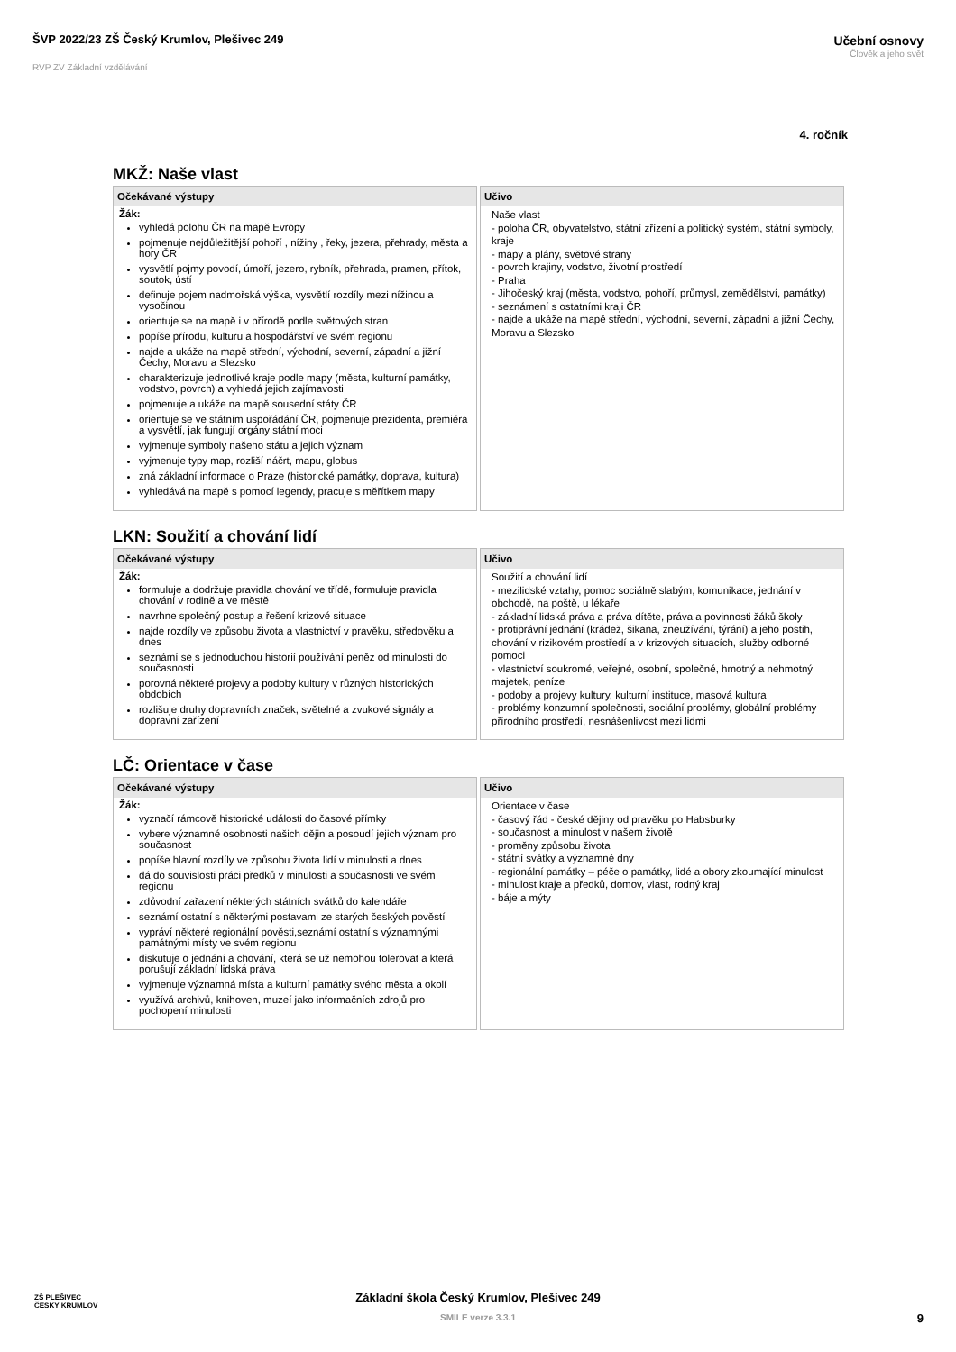ŠVP 2022/23 ZŠ Český Krumlov, Plešivec 249
RVP ZV Základní vzdělávání
Učební osnovy
Člověk a jeho svět
4. ročník
MKŽ: Naše vlast
| Očekávané výstupy | Učivo |
| --- | --- |
| Žák: vyhledá polohu ČR na mapě Evropy pojmenuje nejdůležitější pohoří , nížiny , řeky, jezera, přehrady, města a hory ČR vysvětlí pojmy povodí, úmoří, jezero, rybník, přehrada, pramen, přítok, soutok, ústí definuje pojem nadmořská výška, vysvětlí rozdíly mezi nížinou a vysočinou orientuje se na mapě i v přírodě podle světových stran popíše přírodu, kulturu a hospodářství ve svém regionu najde a ukáže na mapě střední, východní, severní, západní a jižní Čechy, Moravu a Slezsko charakterizuje jednotlivé kraje podle mapy (města, kulturní památky, vodstvo, povrch) a vyhledá jejich zajímavosti pojmenuje a ukáže na mapě sousední státy ČR orientuje se ve státním uspořádání ČR, pojmenuje prezidenta, premiéra a vysvětlí, jak fungují orgány státní moci vyjmenuje symboly našeho státu a jejich význam vyjmenuje typy map, rozliší náčrt, mapu, globus zná základní informace o Praze (historické památky, doprava, kultura) vyhledává na mapě s pomocí legendy, pracuje s měřítkem mapy | Naše vlast - poloha ČR, obyvatelstvo, státní zřízení a politický systém, státní symboly, kraje - mapy a plány, světové strany - povrch krajiny, vodstvo, životní prostředí - Praha - Jihočeský kraj (města, vodstvo, pohoří, průmysl, zemědělství, památky) - seznámení s ostatními kraji ČR - najde a ukáže na mapě střední, východní, severní, západní a jižní Čechy, Moravu a Slezsko |
LKN: Soužití a chování lidí
| Očekávané výstupy | Učivo |
| --- | --- |
| Žák: formuluje a dodržuje pravidla chování ve třídě, formuluje pravidla chování v rodině a ve městě navrhne společný postup a řešení krizové situace najde rozdíly ve způsobu života a vlastnictví v pravěku, středověku a dnes seznámí se s jednoduchou historií používání peněz od minulosti do současnosti porovná některé projevy a podoby kultury v různých historických obdobích rozlišuje druhy dopravních značek, světelné a zvukové signály a dopravní zařízení | Soužití a chování lidí - mezilidské vztahy, pomoc sociálně slabým, komunikace, jednání v obchodě, na poště, u lékaře - základní lidská práva a práva dítěte, práva a povinnosti žáků školy - protiprávní jednání (krádež, šikana, zneužívání, týrání) a jeho postih, chování v rizikovém prostředí a v krizových situacích, služby odborné pomoci - vlastnictví soukromé, veřejné, osobní, společné, hmotný a nehmotný majetek, peníze - podoby a projevy kultury, kulturní instituce, masová kultura - problémy konzumní společnosti, sociální problémy, globální problémy přírodního prostředí, nesnášenlivost mezi lidmi |
LČ: Orientace v čase
| Očekávané výstupy | Učivo |
| --- | --- |
| Žák: vyznačí rámcově historické události do časové přímky vybere významné osobnosti našich dějin a posoudí jejich význam pro současnost popíše hlavní rozdíly ve způsobu života lidí v minulosti a dnes dá do souvislosti práci předků v minulosti a současnosti ve svém regionu zdůvodní zařazení některých státních svátků do kalendáře seznámí ostatní s některými postavami ze starých českých pověstí vypráví některé regionální pověsti,seznámí ostatní s významnými památnými místy ve svém regionu diskutuje o jednání a chování, která se už nemohou tolerovat a která porušují základní lidská práva vyjmenuje významná místa a kulturní památky svého města a okolí využívá archivů, knihoven, muzeí jako informačních zdrojů pro pochopení minulosti | Orientace v čase - časový řád - české dějiny od pravěku po Habsburky - současnost a minulost v našem životě - proměny způsobu života - státní svátky a významné dny - regionální památky – péče o památky, lidé a obory zkoumající minulost - minulost kraje a předků, domov, vlast, rodný kraj - báje a mýty |
ZŠ PLEŠIVEC
ČESKÝ KRUMLOV
Základní škola Český Krumlov, Plešivec 249
SMILE verze 3.3.1
9